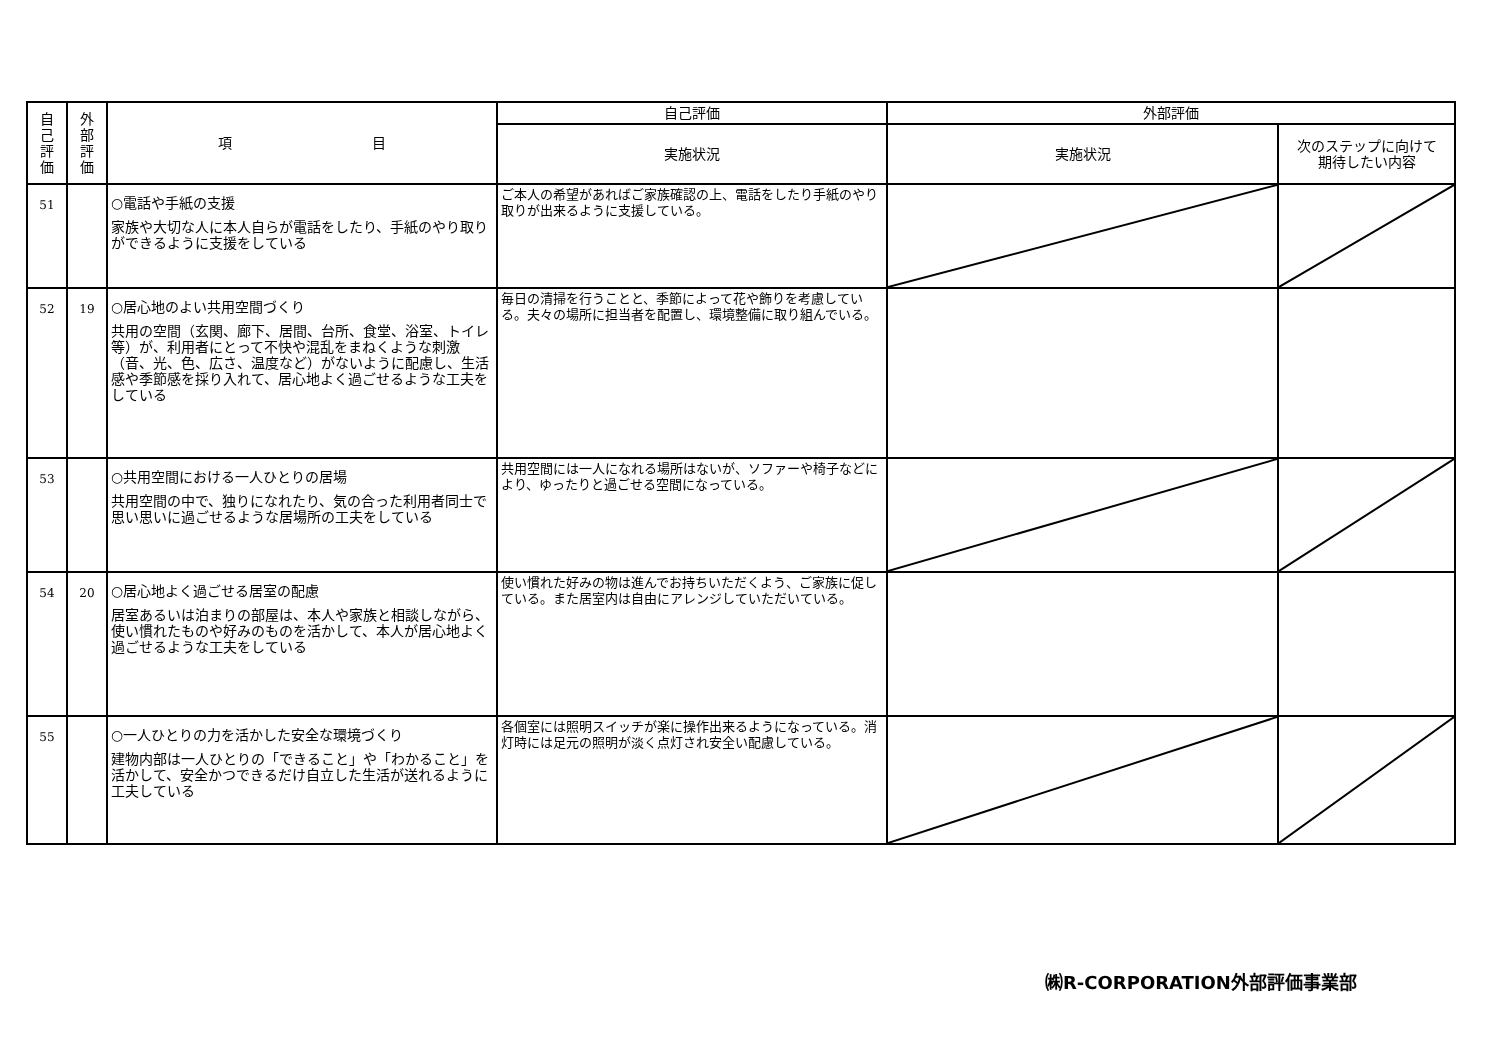| 自 己 評 価 | 外 部 評 価 | 項 目 | 自己評価 | 外部評価 | |
| --- | --- | --- | --- | --- | --- |
| | | | 実施状況 | 実施状況 | 次のステップに向けて 期待したい内容 |
| 51 | | ○電話や手紙の支援 家族や大切な人に本人自らが電話をしたり、手紙のやり取りができるように支援をしている | ご本人の希望があればご家族確認の上、電話をしたり手紙のやり取りが出来るように支援している。 | | |
| 52 | 19 | ○居心地のよい共用空間づくり 共用の空間（玄関、廊下、居間、台所、食堂、浴室、トイレ等）が、利用者にとって不快や混乱をまねくような刺激（音、光、色、広さ、温度など）がないように配慮し、生活感や季節感を採り入れて、居心地よく過ごせるような工夫をしている | 毎日の清掃を行うことと、季節によって花や飾りを考慮している。夫々の場所に担当者を配置し、環境整備に取り組んでいる。 | | |
| 53 | | ○共用空間における一人ひとりの居場 共用空間の中で、独りになれたり、気の合った利用者同士で思い思いに過ごせるような居場所の工夫をしている | 共用空間には一人になれる場所はないが、ソファーや椅子などにより、ゆったりと過ごせる空間になっている。 | | |
| 54 | 20 | ○居心地よく過ごせる居室の配慮 居室あるいは泊まりの部屋は、本人や家族と相談しながら、使い慣れたものや好みのものを活かして、本人が居心地よく過ごせるような工夫をしている | 使い慣れた好みの物は進んでお持ちいただくよう、ご家族に促している。また居室内は自由にアレンジしていただいている。 | | |
| 55 | | ○一人ひとりの力を活かした安全な環境づくり 建物内部は一人ひとりの「できること」や「わかること」を活かして、安全かつできるだけ自立した生活が送れるように工夫している | 各個室には照明スイッチが楽に操作出来るようになっている。消灯時には足元の照明が淡く点灯され安全い配慮している。 | | |
㈱R-CORPORATION外部評価事業部